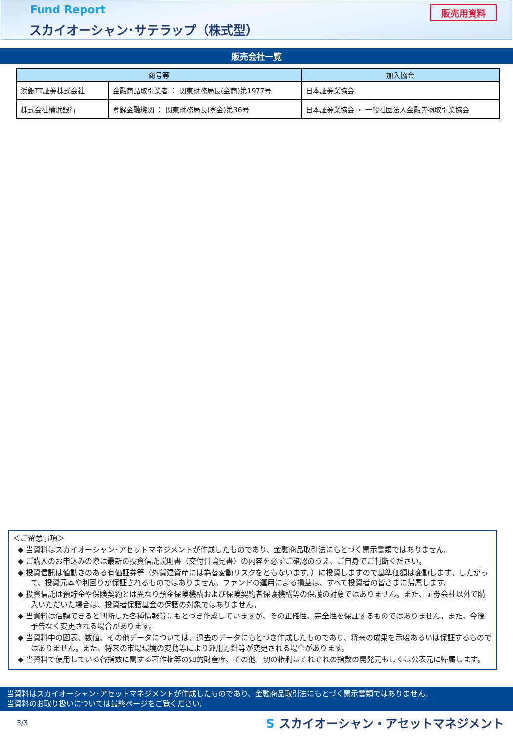Fund Report
スカイオーシャン･サテラップ（株式型）
販売用資料
販売会社一覧
| 商号等 | | 加入協会 |
| --- | --- | --- |
| 浜銀TT証券株式会社 | 金融商品取引業者 ： 関東財務局長(金商)第1977号 | 日本証券業協会 |
| 株式会社横浜銀行 | 登録金融機関 ： 関東財務局長(登金)第36号 | 日本証券業協会 ・ 一般社団法人金融先物取引業協会 |
＜ご留意事項＞
◆ 当資料はスカイオーシャン･アセットマネジメントが作成したものであり、金融商品取引法にもとづく開示書類ではありません。
◆ ご購入のお申込みの際は最新の投資信託説明書（交付目論見書）の内容を必ずご確認のうえ、ご自身でご判断ください。
◆ 投資信託は値動きのある有価証券等（外貨建資産には為替変動リスクをともないます。）に投資しますので基準価額は変動します。したがって、投資元本や利回りが保証されるものではありません。ファンドの運用による損益は、すべて投資者の皆さまに帰属します。
◆ 投資信託は預貯金や保険契約とは異なり預金保険機構および保険契約者保護機構等の保護の対象ではありません。また、証券会社以外で購入いただいた場合は、投資者保護基金の保護の対象ではありません。
◆ 当資料は信頼できると判断した各種情報等にもとづき作成していますが、その正確性、完全性を保証するものではありません。また、今後予告なく変更される場合があります。
◆ 当資料中の図表、数値、その他データについては、過去のデータにもとづき作成したものであり、将来の成果を示唆あるいは保証するものではありません。また、将来の市場環境の変動等により運用方針等が変更される場合があります。
◆ 当資料で使用している各指数に関する著作権等の知的財産権、その他一切の権利はそれぞれの指数の開発元もしくは公表元に帰属します。
当資料はスカイオーシャン･アセットマネジメントが作成したものであり、金融商品取引法にもとづく開示書類ではありません。
当資料のお取り扱いについては最終ページをご覧ください。
3/3
S スカイオーシャン・アセットマネジメント